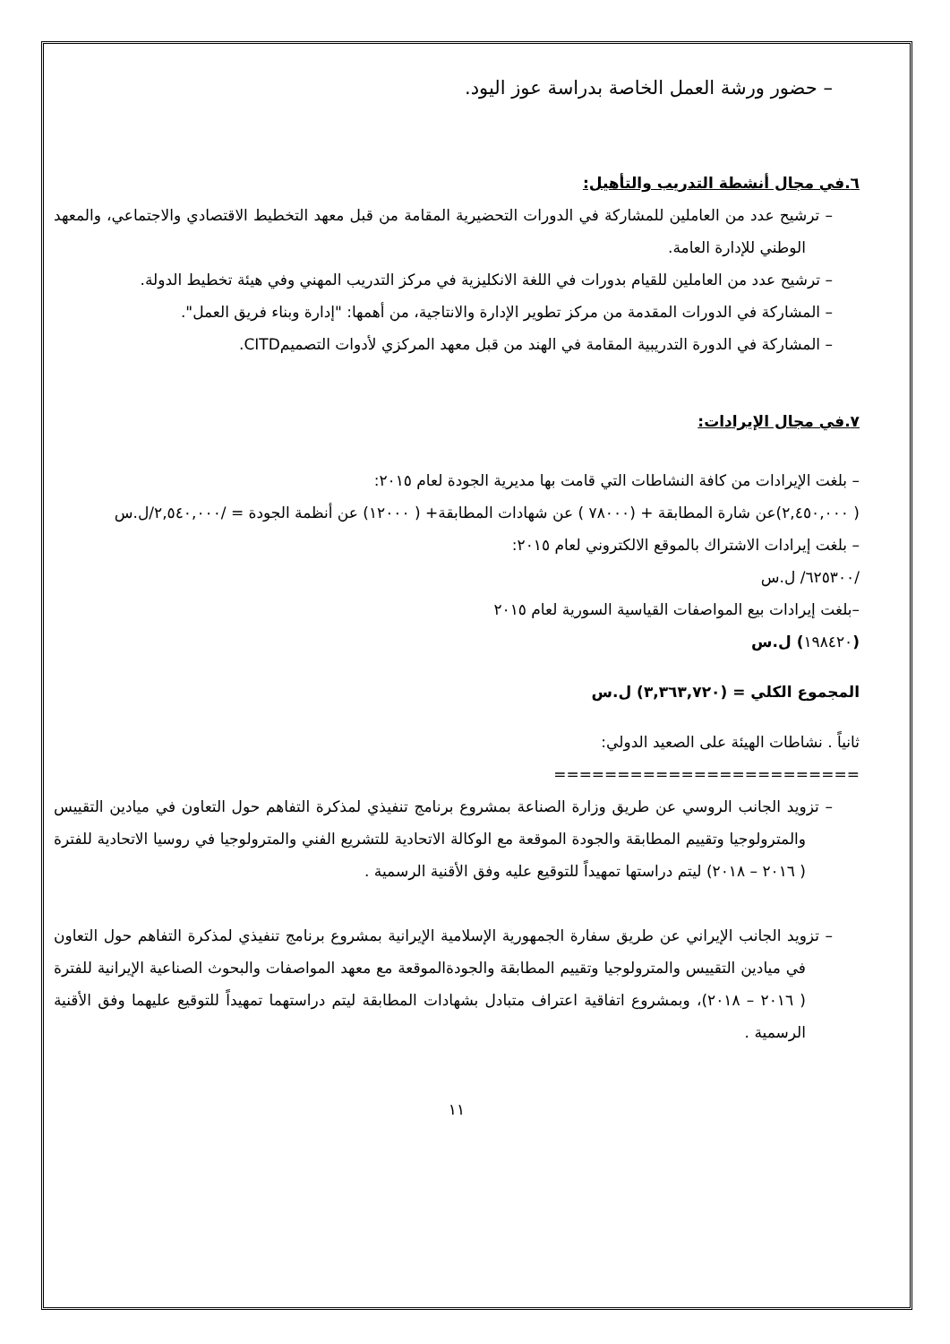– حضور ورشة العمل الخاصة بدراسة عوز اليود.
٦.في مجال أنشطة التدريب والتأهيل:
– ترشيح عدد من العاملين للمشاركة في الدورات التحضيرية المقامة من قبل معهد التخطيط الاقتصادي والاجتماعي، والمعهد الوطني للإدارة العامة.
– ترشيح عدد من العاملين للقيام بدورات في اللغة الانكليزية في مركز التدريب المهني وفي هيئة تخطيط الدولة.
– المشاركة في الدورات المقدمة من مركز تطوير الإدارة والانتاجية، من أهمها: "إدارة وبناء فريق العمل".
– المشاركة في الدورة التدريبية المقامة في الهند من قبل معهد المركزي لأدوات التصميمCITD.
٧.في مجال الإيرادات:
– بلغت الإيرادات من كافة النشاطات التي قامت بها مديرية الجودة لعام ٢٠١٥:
( ٢,٤٥٠,٠٠٠)عن شارة المطابقة + (٧٨٠٠٠ ) عن شهادات المطابقة+ ( ١٢٠٠٠) عن أنظمة الجودة = /٢,٥٤٠,٠٠٠/ل.س
– بلغت إيرادات الاشتراك بالموقع الالكتروني لعام ٢٠١٥:
/٦٢٥٣٠٠/ ل.س
–بلغت إيرادات بيع المواصفات القياسية السورية لعام ٢٠١٥
(١٩٨٤٢٠) ل.س
المجموع الكلي = (٣,٣٦٣,٧٢٠) ل.س
ثانياً . نشاطات الهيئة على الصعيد الدولي:
========================
– تزويد الجانب الروسي عن طريق وزارة الصناعة بمشروع برنامج تنفيذي لمذكرة التفاهم حول التعاون في ميادين التقييس والمترولوجيا وتقييم المطابقة والجودة الموقعة مع الوكالة الاتحادية للتشريع الفني والمترولوجيا في روسيا الاتحادية للفترة ( ٢٠١٦ – ٢٠١٨) ليتم دراستها تمهيداً للتوقيع عليه وفق الأقنية الرسمية .
– تزويد الجانب الإيراني عن طريق سفارة الجمهورية الإسلامية الإيرانية بمشروع برنامج تنفيذي لمذكرة التفاهم حول التعاون في ميادين التقييس والمترولوجيا وتقييم المطابقة والجودةالموقعة مع معهد المواصفات والبحوث الصناعية الإيرانية للفترة ( ٢٠١٦ – ٢٠١٨)، وبمشروع اتفاقية اعتراف متبادل بشهادات المطابقة ليتم دراستهما تمهيداً للتوقيع عليهما وفق الأقنية الرسمية .
١١